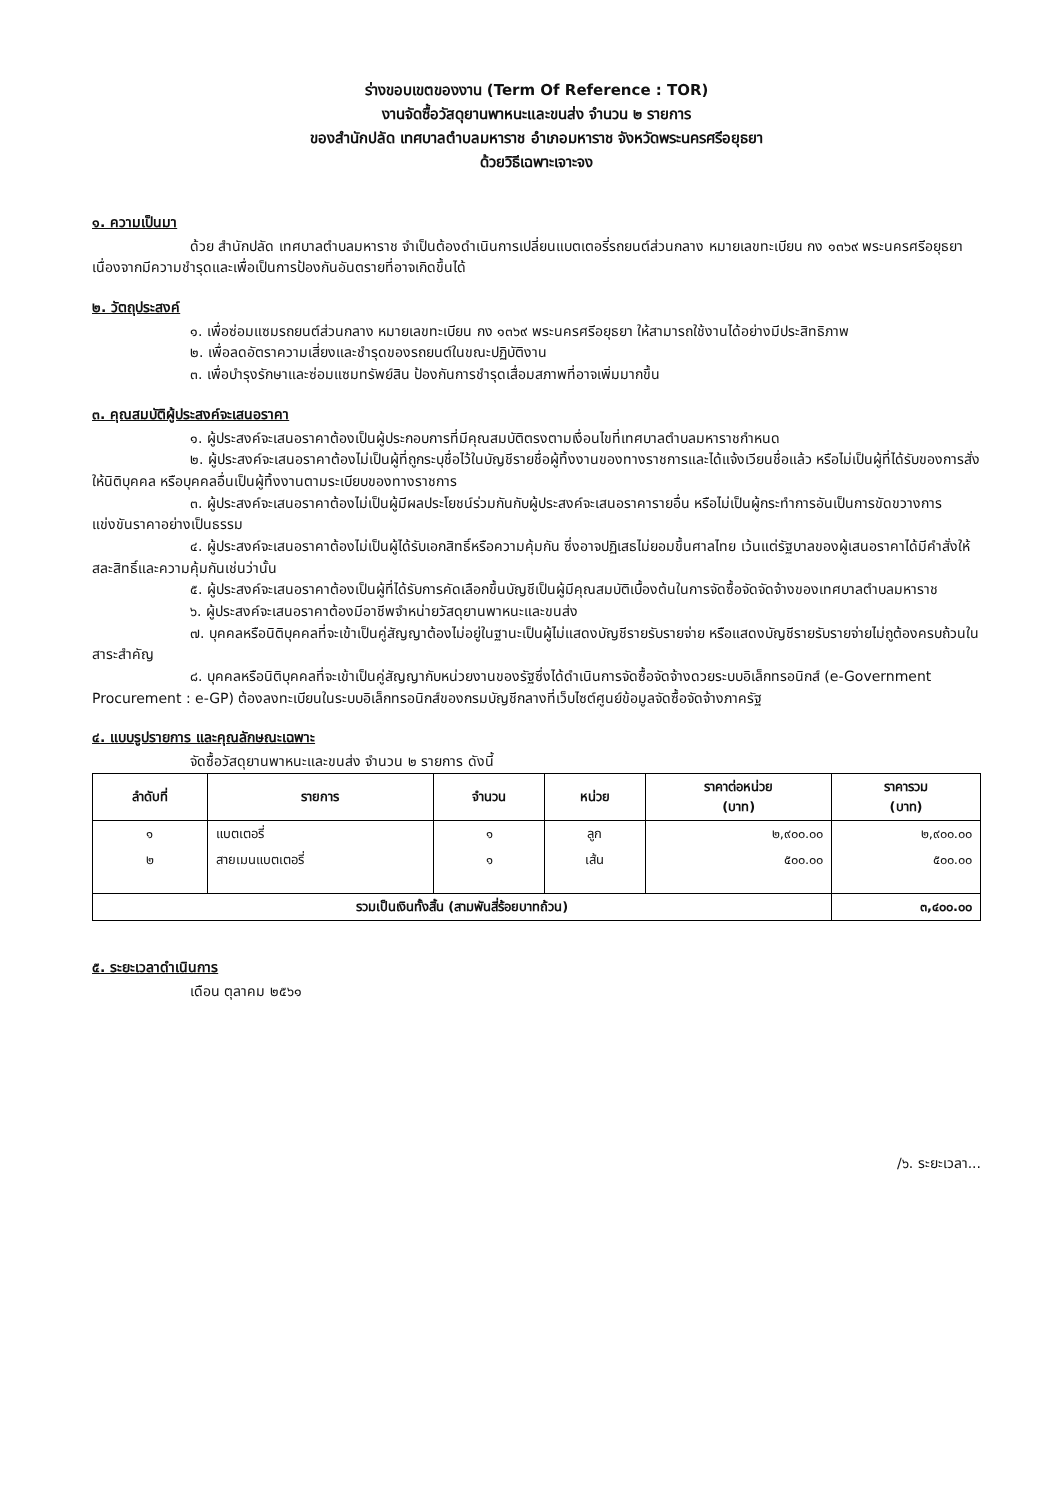ร่างขอบเขตของงาน (Term Of Reference : TOR)
งานจัดซื้อวัสดุยานพาหนะและขนส่ง จำนวน ๒ รายการ
ของสำนักปลัด เทศบาลตำบลมหาราช อำเภอมหาราช จังหวัดพระนครศรีอยุธยา
ด้วยวิธีเฉพาะเจาะจง
๑. ความเป็นมา
ด้วย สำนักปลัด เทศบาลตำบลมหาราช จำเป็นต้องดำเนินการเปลี่ยนแบตเตอรี่รถยนต์ส่วนกลาง หมายเลขทะเบียน กง ๑๓๖๙ พระนครศรีอยุธยา เนื่องจากมีความชำรุดและเพื่อเป็นการป้องกันอันตรายที่อาจเกิดขึ้นได้
๒. วัตถุประสงค์
๑. เพื่อซ่อมแซมรถยนต์ส่วนกลาง หมายเลขทะเบียน กง ๑๓๖๙ พระนครศรีอยุธยา ให้สามารถใช้งานได้อย่างมีประสิทธิภาพ
๒. เพื่อลดอัตราความเสี่ยงและชำรุดของรถยนต์ในขณะปฏิบัติงาน
๓. เพื่อบำรุงรักษาและซ่อมแซมทรัพย์สิน ป้องกันการชำรุดเสื่อมสภาพที่อาจเพิ่มมากขึ้น
๓. คุณสมบัติผู้ประสงค์จะเสนอราคา
๑. ผู้ประสงค์จะเสนอราคาต้องเป็นผู้ประกอบการที่มีคุณสมบัติตรงตามเงื่อนไขที่เทศบาลตำบลมหาราชกำหนด
๒. ผู้ประสงค์จะเสนอราคาต้องไม่เป็นผู้ที่ถูกระบุชื่อไว้ในบัญชีรายชื่อผู้ทิ้งงานของทางราชการและได้แจ้งเวียนชื่อแล้ว หรือไม่เป็นผู้ที่ได้รับของการสั่งให้นิติบุคคล หรือบุคคลอื่นเป็นผู้ทิ้งงานตามระเบียบของทางราชการ
๓. ผู้ประสงค์จะเสนอราคาต้องไม่เป็นผู้มีผลประโยชน์ร่วมกันกับผู้ประสงค์จะเสนอราคารายอื่น หรือไม่เป็นผู้กระทำการอันเป็นการขัดขวางการแข่งขันราคาอย่างเป็นธรรม
๔. ผู้ประสงค์จะเสนอราคาต้องไม่เป็นผู้ได้รับเอกสิทธิ์หรือความคุ้มกัน ซึ่งอาจปฏิเสธไม่ยอมขึ้นศาลไทย เว้นแต่รัฐบาลของผู้เสนอราคาได้มีคำสั่งให้สละสิทธิ์และความคุ้มกันเช่นว่านั้น
๕. ผู้ประสงค์จะเสนอราคาต้องเป็นผู้ที่ได้รับการคัดเลือกขึ้นบัญชีเป็นผู้มีคุณสมบัติเบื้องต้นในการจัดซื้อจัดจัดจ้างของเทศบาลตำบลมหาราช
๖. ผู้ประสงค์จะเสนอราคาต้องมีอาชีพจำหน่ายวัสดุยานพาหนะและขนส่ง
๗. บุคคลหรือนิติบุคคลที่จะเข้าเป็นคู่สัญญาต้องไม่อยู่ในฐานะเป็นผู้ไม่แสดงบัญชีรายรับรายจ่าย หรือแสดงบัญชีรายรับรายจ่ายไม่ถูต้องครบถ้วนในสาระสำคัญ
๘. บุคคลหรือนิติบุคคลที่จะเข้าเป็นคู่สัญญากับหน่วยงานของรัฐซึ่งได้ดำเนินการจัดซื้อจัดจ้างดวยระบบอิเล็กทรอนิกส์ (e-Government Procurement : e-GP) ต้องลงทะเบียนในระบบอิเล็กทรอนิกส์ของกรมบัญชีกลางที่เว็บไซต์ศูนย์ข้อมูลจัดซื้อจัดจ้างภาครัฐ
๔. แบบรูปรายการ และคุณลักษณะเฉพาะ
จัดซื้อวัสดุยานพาหนะและขนส่ง จำนวน ๒ รายการ ดังนี้
| ลำดับที่ | รายการ | จำนวน | หน่วย | ราคาต่อหน่วย (บาท) | ราคารวม (บาท) |
| --- | --- | --- | --- | --- | --- |
| ๑ | แบตเตอรี่ | ๑ | ลูก | ๒,๙๐๐.๐๐ | ๒,๙๐๐.๐๐ |
| ๒ | สายเมนแบตเตอรี่ | ๑ | เส้น | ๕๐๐.๐๐ | ๕๐๐.๐๐ |
| รวมเป็นเงินทั้งสิ้น (สามพันสี่ร้อยบาทถ้วน) | | | | | ๓,๔๐๐.๐๐ |
๕. ระยะเวลาดำเนินการ
เดือน ตุลาคม ๒๕๖๑
/๖. ระยะเวลา...